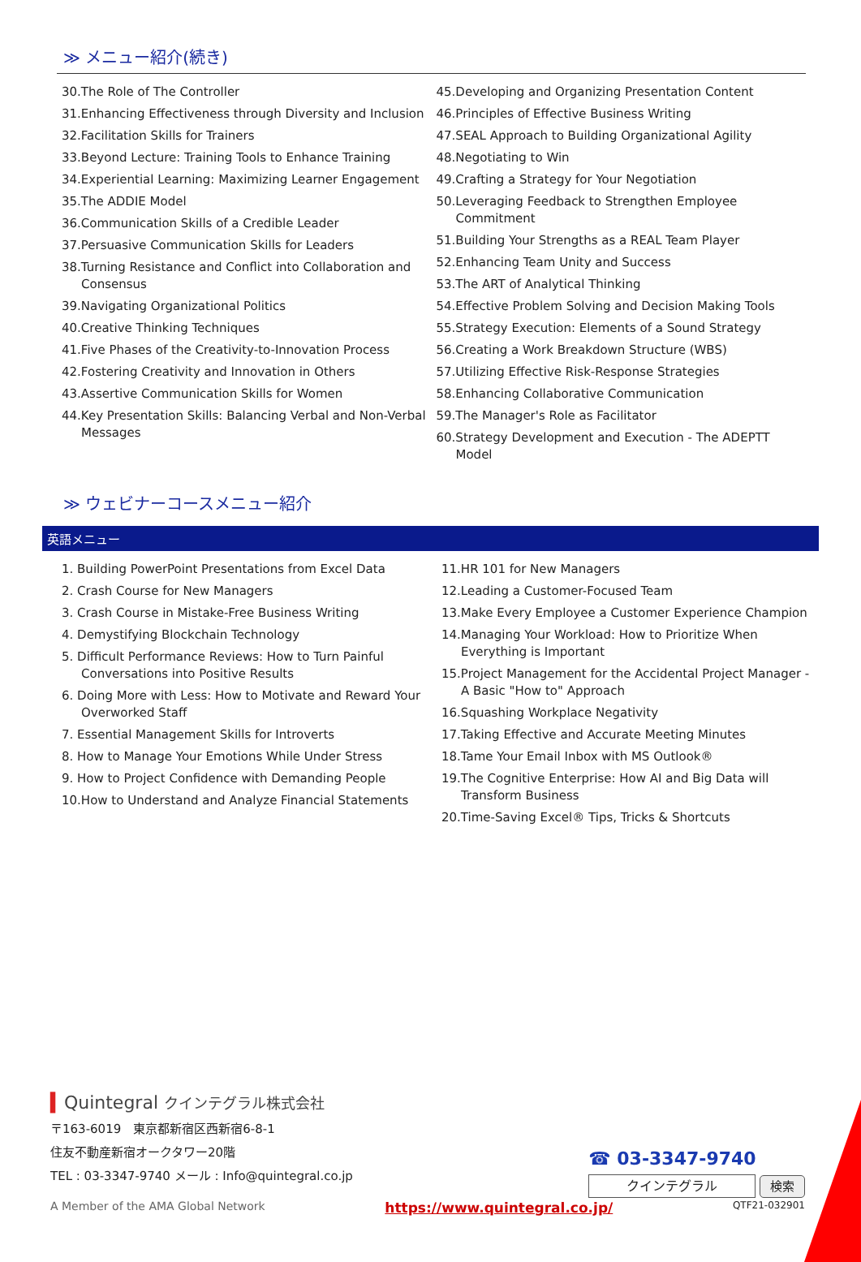≫ メニュー紹介(続き)
30.The Role of The Controller
31.Enhancing Effectiveness through Diversity and Inclusion
32.Facilitation Skills for Trainers
33.Beyond Lecture: Training Tools to Enhance Training
34.Experiential Learning: Maximizing Learner Engagement
35.The ADDIE Model
36.Communication Skills of a Credible Leader
37.Persuasive Communication Skills for Leaders
38.Turning Resistance and Conflict into Collaboration and Consensus
39.Navigating Organizational Politics
40.Creative Thinking Techniques
41.Five Phases of the Creativity-to-Innovation Process
42.Fostering Creativity and Innovation in Others
43.Assertive Communication Skills for Women
44.Key Presentation Skills: Balancing Verbal and Non-Verbal Messages
45.Developing and Organizing Presentation Content
46.Principles of Effective Business Writing
47.SEAL Approach to Building Organizational Agility
48.Negotiating to Win
49.Crafting a Strategy for Your Negotiation
50.Leveraging Feedback to Strengthen Employee Commitment
51.Building Your Strengths as a REAL Team Player
52.Enhancing Team Unity and Success
53.The ART of Analytical Thinking
54.Effective Problem Solving and Decision Making Tools
55.Strategy Execution: Elements of a Sound Strategy
56.Creating a Work Breakdown Structure (WBS)
57.Utilizing Effective Risk-Response Strategies
58.Enhancing Collaborative Communication
59.The Manager's Role as Facilitator
60.Strategy Development and Execution - The ADEPTT Model
≫ ウェビナーコースメニュー紹介
英語メニュー
1. Building PowerPoint Presentations from Excel Data
2. Crash Course for New Managers
3. Crash Course in Mistake-Free Business Writing
4. Demystifying Blockchain Technology
5. Difficult Performance Reviews: How to Turn Painful Conversations into Positive Results
6. Doing More with Less: How to Motivate and Reward Your Overworked Staff
7. Essential Management Skills for Introverts
8. How to Manage Your Emotions While Under Stress
9. How to Project Confidence with Demanding People
10.How to Understand and Analyze Financial Statements
11.HR 101 for New Managers
12.Leading a Customer-Focused Team
13.Make Every Employee a Customer Experience Champion
14.Managing Your Workload: How to Prioritize When Everything is Important
15.Project Management for the Accidental Project Manager - A Basic "How to" Approach
16.Squashing Workplace Negativity
17.Taking Effective and Accurate Meeting Minutes
18.Tame Your Email Inbox with MS Outlook®
19.The Cognitive Enterprise: How AI and Big Data will Transform Business
20.Time-Saving Excel® Tips, Tricks & Shortcuts
▍Quintegral クインテグラル株式会社
〒163-6019　東京都新宿区西新宿6-8-1
住友不動産新宿オークタワー20階
TEL : 03-3347-9740 メール : Info@quintegral.co.jp
☎ 03-3347-9740
クインテグラル 検索
A Member of the AMA Global Network https://www.quintegral.co.jp/ QTF21-032901